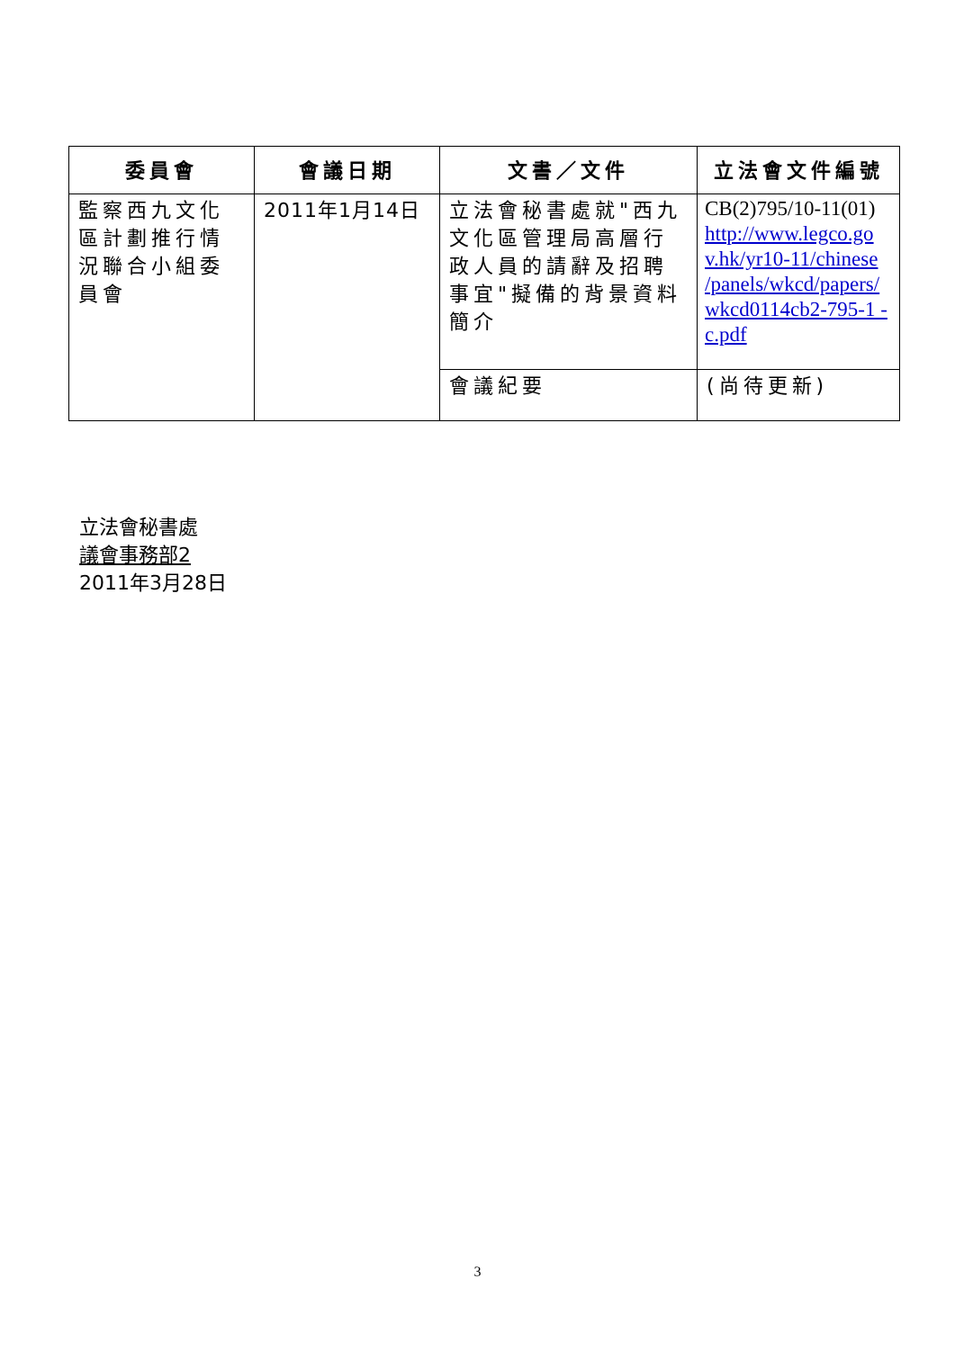| 委員會 | 會議日期 | 文書／文件 | 立法會文件編號 |
| --- | --- | --- | --- |
| 監察西九文化區計劃推行情況聯合小組委員會 | 2011年1月14日 | 立法會秘書處就"西九文化區管理局高層行政人員的請辭及招聘事宜"擬備的背景資料簡介 | CB(2)795/10-11(01) http://www.legco.go v.hk/yr10-11/chinese /panels/wkcd/papers/ wkcd0114cb2-795-1 -c.pdf |
| | | 會議紀要 | (尚待更新) |
立法會秘書處
議會事務部2
2011年3月28日
3